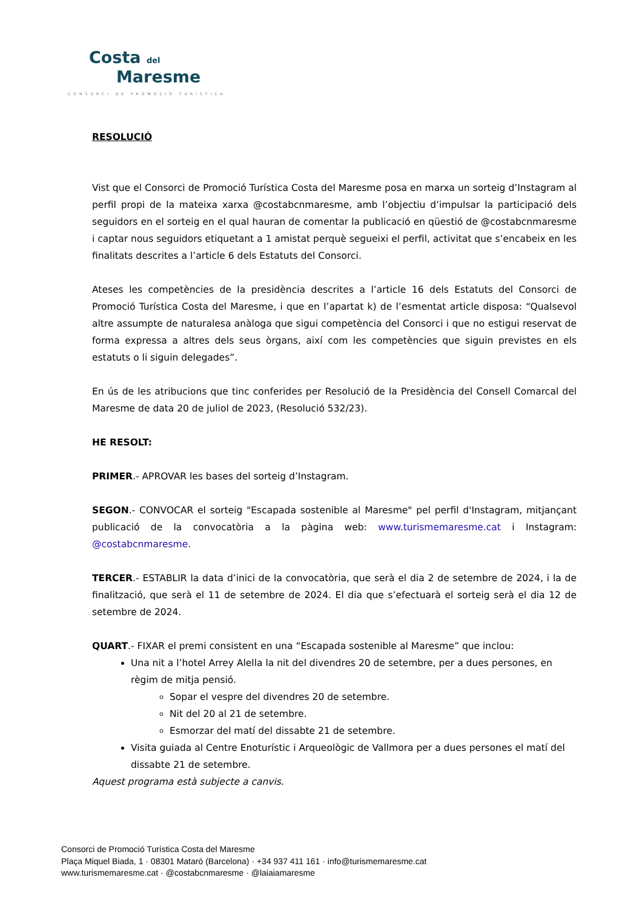Costa del
Maresme
CONSORCI DE PROMOCIÓ TURÍSTICA
RESOLUCIÓ
Vist que el Consorci de Promoció Turística Costa del Maresme posa en marxa un sorteig d’Instagram al perfil propi de la mateixa xarxa @costabcnmaresme, amb l’objectiu d’impulsar la participació dels seguidors en el sorteig en el qual hauran de comentar la publicació en qüestió de @costabcnmaresme i captar nous seguidors etiquetant a 1 amistat perquè segueixi el perfil, activitat que s’encabeix en les finalitats descrites a l’article 6 dels Estatuts del Consorci.
Ateses les competències de la presidència descrites a l’article 16 dels Estatuts del Consorci de Promoció Turística Costa del Maresme, i que en l’apartat k) de l’esmentat article disposa: “Qualsevol altre assumpte de naturalesa anàloga que sigui competència del Consorci i que no estigui reservat de forma expressa a altres dels seus òrgans, així com les competències que siguin previstes en els estatuts o li siguin delegades”.
En ús de les atribucions que tinc conferides per Resolució de la Presidència del Consell Comarcal del Maresme de data 20 de juliol de 2023, (Resolució 532/23).
HE RESOLT:
PRIMER.- APROVAR les bases del sorteig d’Instagram.
SEGON.- CONVOCAR el sorteig "Escapada sostenible al Maresme" pel perfil d'Instagram, mitjançant publicació de la convocatòria a la pàgina web: www.turismemaresme.cat i Instagram: @costabcnmaresme.
TERCER.- ESTABLIR la data d’inici de la convocatòria, que serà el dia 2 de setembre de 2024, i la de finalització, que serà el 11 de setembre de 2024. El dia que s’efectuarà el sorteig serà el dia 12 de setembre de 2024.
QUART.- FIXAR el premi consistent en una “Escapada sostenible al Maresme” que inclou:
Una nit a l’hotel Arrey Alella la nit del divendres 20 de setembre, per a dues persones, en règim de mitja pensió.
Sopar el vespre del divendres 20 de setembre.
Nit del 20 al 21 de setembre.
Esmorzar del matí del dissabte 21 de setembre.
Visita guiada al Centre Enoturístic i Arqueològic de Vallmora per a dues persones el matí del dissabte 21 de setembre.
Aquest programa està subjecte a canvis.
Consorci de Promoció Turística Costa del Maresme
Plaça Miquel Biada, 1 · 08301 Mataró (Barcelona) · +34 937 411 161 · info@turismemaresme.cat
www.turismemaresme.cat · @costabcnmaresme · @laiaiamaresme